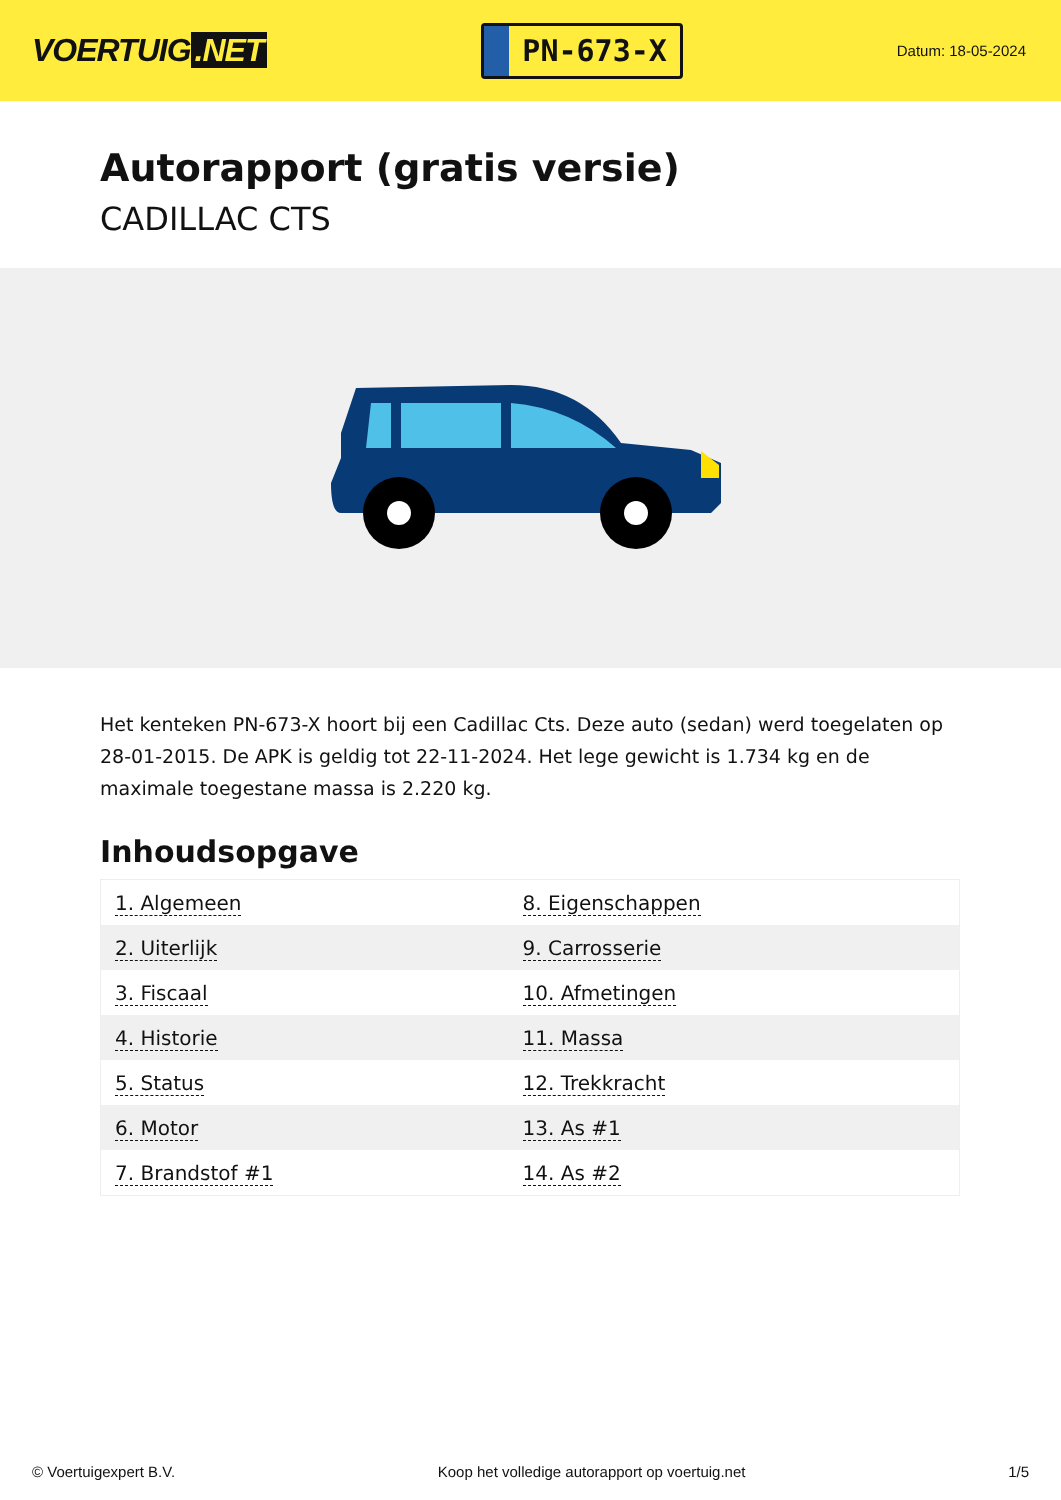VOERTUIG.NET
PN-673-X
Datum: 18-05-2024
Autorapport (gratis versie)
CADILLAC CTS
Het kenteken PN-673-X hoort bij een Cadillac Cts. Deze auto (sedan) werd toegelaten op 28-01-2015. De APK is geldig tot 22-11-2024. Het lege gewicht is 1.734 kg en de maximale toegestane massa is 2.220 kg.
Inhoudsopgave
| 1. Algemeen | 8. Eigenschappen |
| 2. Uiterlijk | 9. Carrosserie |
| 3. Fiscaal | 10. Afmetingen |
| 4. Historie | 11. Massa |
| 5. Status | 12. Trekkracht |
| 6. Motor | 13. As #1 |
| 7. Brandstof #1 | 14. As #2 |
© Voertuigexpert B.V. Koop het volledige autorapport op voertuig.net 1/5